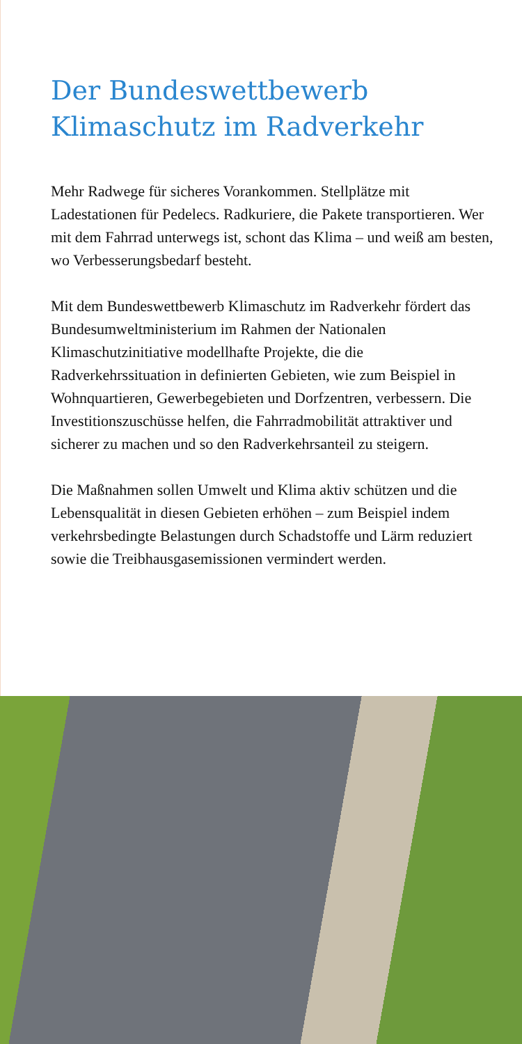Der Bundeswettbewerb
Klimaschutz im Radverkehr
Mehr Radwege für sicheres Vorankommen. Stellplätze mit Ladestationen für Pedelecs. Radkuriere, die Pakete transportieren. Wer mit dem Fahrrad unterwegs ist, schont das Klima – und weiß am besten, wo Verbesserungsbedarf besteht.
Mit dem Bundeswettbewerb Klimaschutz im Radverkehr fördert das Bundesumweltministerium im Rahmen der Nationalen Klimaschutzinitiative modellhafte Projekte, die die Radverkehrssituation in definierten Gebieten, wie zum Beispiel in Wohnquartieren, Gewerbegebieten und Dorfzentren, verbessern. Die Investitionszuschüsse helfen, die Fahrradmobilität attraktiver und sicherer zu machen und so den Radverkehrsanteil zu steigern.
Die Maßnahmen sollen Umwelt und Klima aktiv schützen und die Lebensqualität in diesen Gebieten erhöhen – zum Beispiel indem verkehrsbedingte Belastungen durch Schadstoffe und Lärm reduziert sowie die Treibhausgasemissionen vermindert werden.